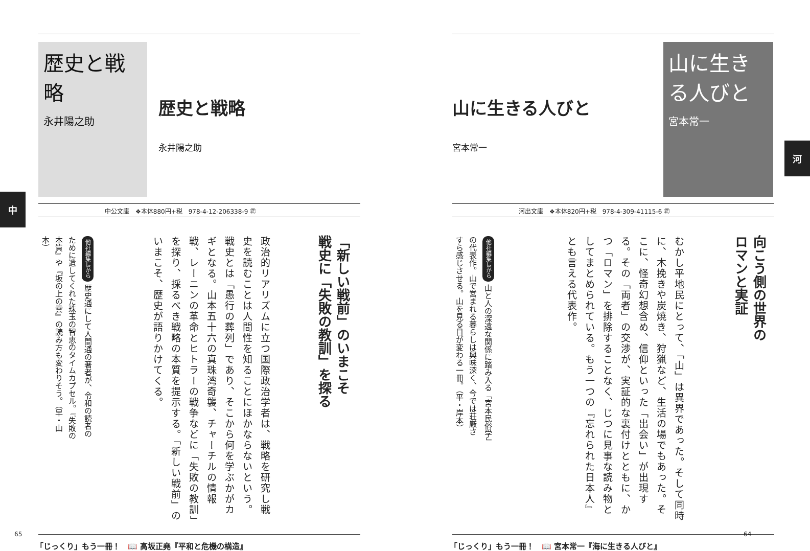歴史と戦略
永井陽之助
歴史と戦略
永井陽之助
中公文庫　❖本体880円+税　978-4-12-206338-9 ㊣
中
「新しい戦前」のいまこそ
戦史に「失敗の教訓」を探る
政治的リアリズムに立つ国際政治学者は、戦略を研究し戦史を読むことは人間性を知ることにほかならないという。戦史とは「愚行の葬列」であり、そこから何を学ぶかがカギとなる。山本五十六の真珠湾奇襲、チャーチルの情報戦、レーニンの革命とヒトラーの戦争などに「失敗の教訓」を探り、採るべき戦略の本質を提示する。「新しい戦前」のいまこそ、歴史が語りかけてくる。
他社編集長から 歴史通にして人間通の著者が、令和の読者のために遺してくれた珠玉の智恵のタイムカプセル。『失敗の本質』や『坂の上の雲』の読み方も変わりそう。（早・山本）
「じっくり」もう一冊！　📖 高坂正堯『平和と危機の構造』
65
山に生きる人びと
宮本常一
山に生きる人びと
宮本常一
河
河出文庫　❖本体820円+税　978-4-309-41115-6 ㊣
向こう側の世界の
ロマンと実証
むかし平地民にとって、「山」は異界であった。そして同時に、木挽きや炭焼き、狩猟など、生活の場でもあった。そこに、怪奇幻想含め、信仰といった「出会い」が出現する。その「両者」の交渉が、実証的な裏付けとともに、かつ「ロマン」を排除することなく、じつに見事な読み物としてまとめられている。もう一つの『忘れられた日本人』とも言える代表作。
他社編集長から 山と人の深遠な関係に踏み入る「宮本民俗学」の代表作。山で営まれる暮らしは興味深く、今では荘厳さすら感じさせる。山を見る目が変わる一冊。（平・岸本）
「じっくり」もう一冊！　📖 宮本常一『海に生きる人びと』
64